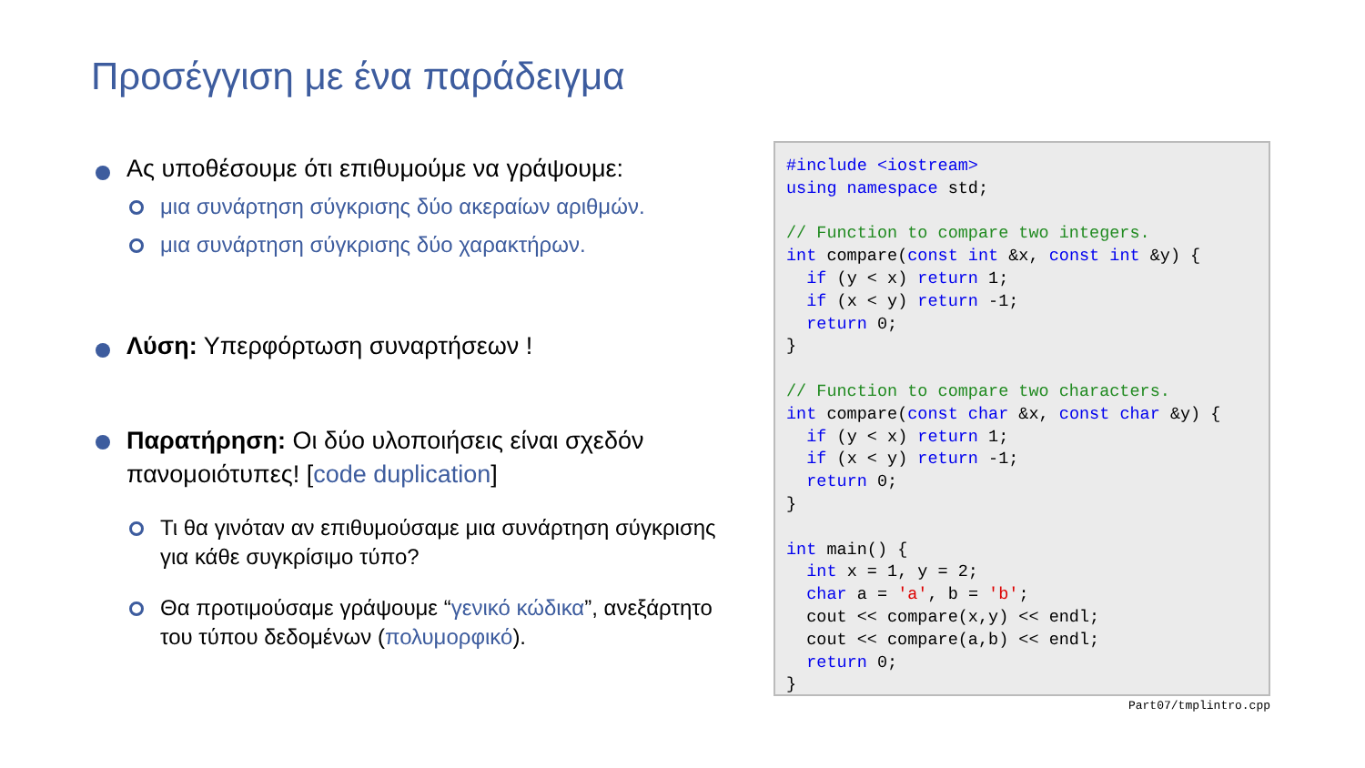Προσέγγιση με ένα παράδειγμα
Ας υποθέσουμε ότι επιθυμούμε να γράψουμε:
μια συνάρτηση σύγκρισης δύο ακεραίων αριθμών.
μια συνάρτηση σύγκρισης δύο χαρακτήρων.
Λύση: Υπερφόρτωση συναρτήσεων !
Παρατήρηση: Οι δύο υλοποιήσεις είναι σχεδόν πανομοιότυπες! [code duplication]
Τι θα γινόταν αν επιθυμούσαμε μια συνάρτηση σύγκρισης για κάθε συγκρίσιμο τύπο?
Θα προτιμούσαμε γράψουμε “γενικό κώδικα”, ανεξάρτητο του τύπου δεδομένων (πολυμορφικό).
#include <iostream> using namespace std; // Function to compare two integers. int compare(const int &x, const int &y) { if (y < x) return 1; if (x < y) return -1; return 0; } // Function to compare two characters. int compare(const char &x, const char &y) { if (y < x) return 1; if (x < y) return -1; return 0; } int main() { int x = 1, y = 2; char a = 'a', b = 'b'; cout << compare(x,y) << endl; cout << compare(a,b) << endl; return 0; }
Part07/tmplintro.cpp